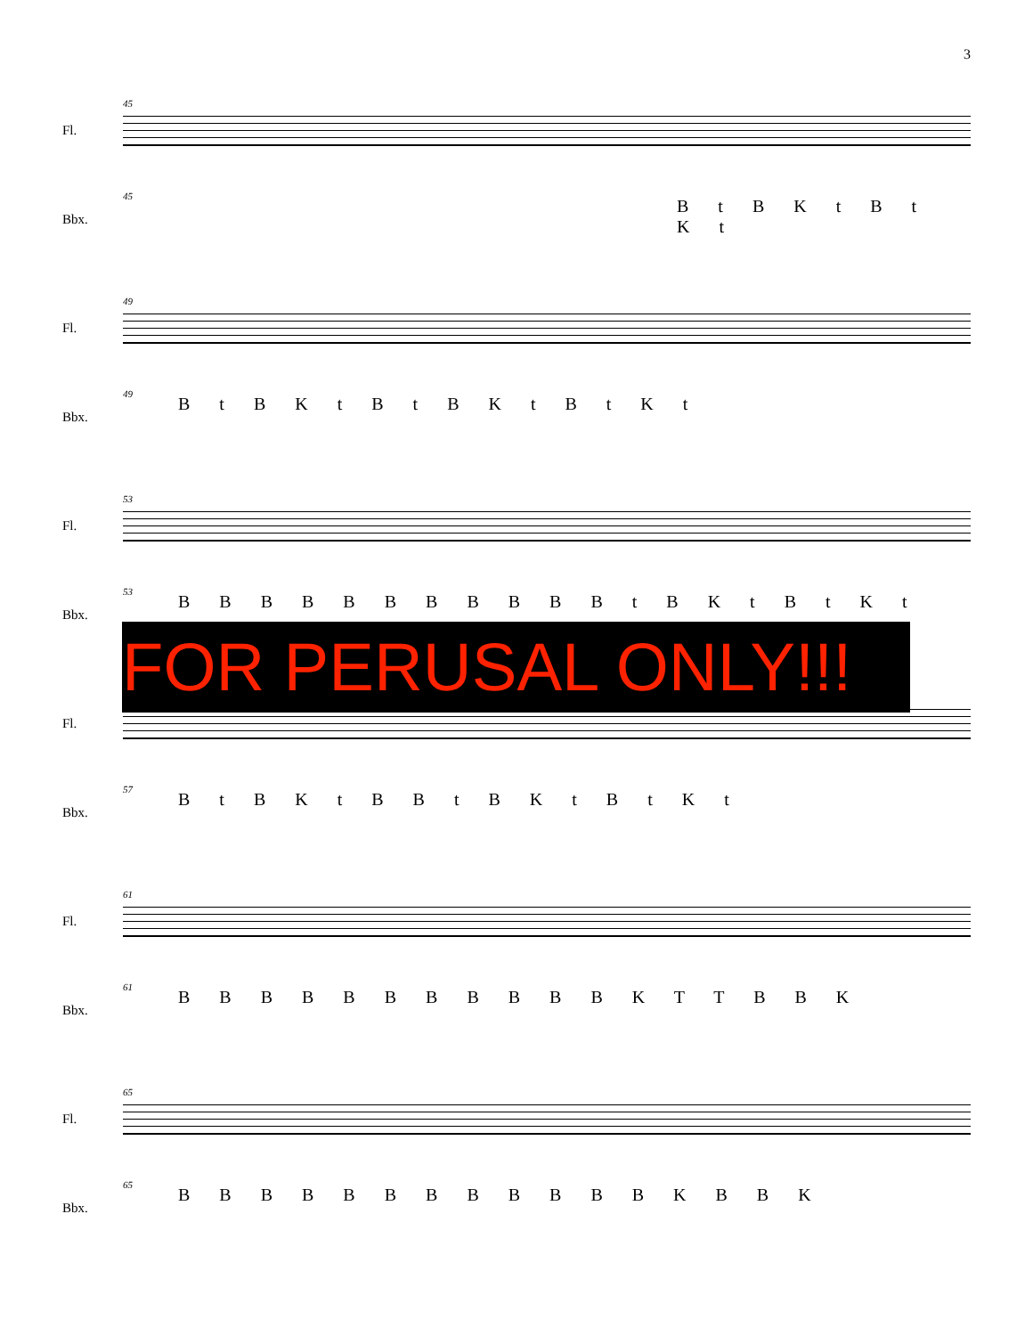3
45
Fl.
45
Bbx.
B t B K t B t K t
49
Fl.
49
Bbx.
B t B K t B t B K t B t K t
53
Fl.
53
Bbx.
B B B B B B B B B B B t B K t B t K t
Fl.
57
Bbx.
B t B K t B B t B K t B t K t
61
Fl.
61
Bbx.
B B B B B B B B B B B K T T B B K
65
Fl.
65
Bbx.
B B B B B B B B B B B B K B B K
FOR PERUSAL ONLY!!!